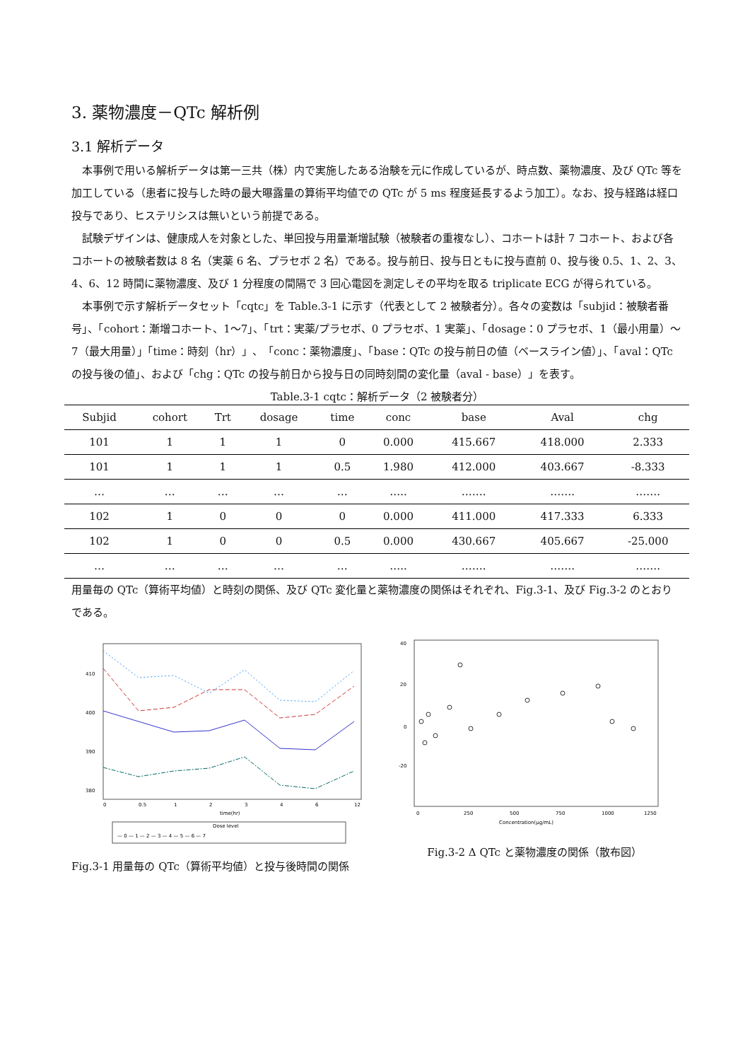3. 薬物濃度－QTc 解析例
3.1 解析データ
本事例で用いる解析データは第一三共（株）内で実施したある治験を元に作成しているが、時点数、薬物濃度、及び QTc 等を加工している（患者に投与した時の最大曝露量の算術平均値での QTc が 5 ms 程度延長するよう加工）。なお、投与経路は経口投与であり、ヒステリシスは無いという前提である。
試験デザインは、健康成人を対象とした、単回投与用量漸増試験（被験者の重複なし）、コホートは計 7 コホート、および各コホートの被験者数は 8 名（実薬 6 名、プラセボ 2 名）である。投与前日、投与日ともに投与直前 0、投与後 0.5、1、2、3、4、6、12 時間に薬物濃度、及び 1 分程度の間隔で 3 回心電図を測定しその平均を取る triplicate ECG が得られている。
本事例で示す解析データセット「cqtc」を Table.3-1 に示す（代表として 2 被験者分）。各々の変数は「subjid：被験者番号」、「cohort：漸増コホート、1～7」、「trt：実薬/プラセボ、0 プラセボ、1 実薬」、「dosage：0 プラセボ、1（最小用量）～7（最大用量）」「time：時刻（hr）」、「conc：薬物濃度」、「base：QTc の投与前日の値（ベースライン値）」、「aval：QTc の投与後の値」、および「chg：QTc の投与前日から投与日の同時刻間の変化量（aval - base）」を表す。
Table.3-1 cqtc：解析データ（2 被験者分）
| Subjid | cohort | Trt | dosage | time | conc | base | Aval | chg |
| --- | --- | --- | --- | --- | --- | --- | --- | --- |
| 101 | 1 | 1 | 1 | 0 | 0.000 | 415.667 | 418.000 | 2.333 |
| 101 | 1 | 1 | 1 | 0.5 | 1.980 | 412.000 | 403.667 | -8.333 |
| … | … | … | … | … | ….. | ……. | ……. | ……. |
| 102 | 1 | 0 | 0 | 0 | 0.000 | 411.000 | 417.333 | 6.333 |
| 102 | 1 | 0 | 0 | 0.5 | 0.000 | 430.667 | 405.667 | -25.000 |
| … | … | … | … | … | ….. | ……. | ……. | ……. |
用量毎の QTc（算術平均値）と時刻の関係、及び QTc 変化量と薬物濃度の関係はそれぞれ、Fig.3-1、及び Fig.3-2 のとおりである。
410
400
390
380
0
0.5
1
2
3
4
6
12
time(hr)
Dose level
— 0 — 1 — 2 — 3 — 4 — 5 — 6 — 7
Fig.3-1 用量毎の QTc（算術平均値）と投与後時間の関係
40
20
0
-20
0
250
500
750
1000
1250
Concentration(μg/mL)
Fig.3-2 Δ QTc と薬物濃度の関係（散布図）